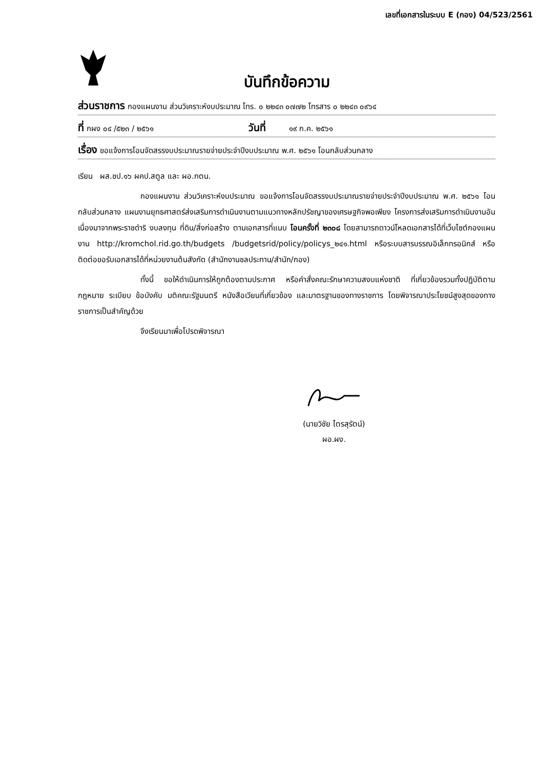เลขที่เอกสารในระบบ E (กอง) 04/523/2561
บันทึกข้อความ
ส่วนราชการ กองแผนงาน ส่วนวิเคราะห์งบประมาณ โทร. ๐ ๒๒๔๓ ๐๗๗๒ โทรสาร ๐ ๒๒๔๓ ๐๙๖๔
ที่ กผง ๐๔ /๕๒๓ / ๒๕๖๑ วันที่ ๑๙ ก.ค. ๒๕๖๑
เรื่อง ขอแจ้งการโอนจัดสรรงบประมาณรายจ่ายประจำปีงบประมาณ พ.ศ. ๒๕๖๑ โอนกลับส่วนกลาง
เรียน ผส.ชป.๑๖ ผคป.สตูล และ ผอ.กตน.
กองแผนงาน ส่วนวิเคราะห์งบประมาณ ขอแจ้งการโอนจัดสรรงบประมาณรายจ่ายประจำปีงบประมาณ พ.ศ. ๒๕๖๑ โอนกลับส่วนกลาง แผนงานยุทธศาสตร์ส่งเสริมการดำเนินงานตามแนวทางหลักปรัชญาของเศรษฐกิจพอเพียง โครงการส่งเสริมการดำเนินงานอันเนื่องมาจากพระราชดำริ งบลงทุน ที่ดิน/สิ่งก่อสร้าง ตามเอกสารที่แนบ โอนครั้งที่ ๒๓๐๘ โดยสามารถดาวน์โหลดเอกสารได้ที่เว็บไซต์กองแผนงาน http://kromchol.rid.go.th/budgets /budgetsrid/policy/policys_๒๔๑.html หรือระบบสารบรรณอิเล็กทรอนิกส์ หรือติดต่อขอรับเอกสารได้ที่หน่วยงานต้นสังกัด (สำนักงานชลประทาน/สำนัก/กอง)
ทั้งนี้ ขอให้ดำเนินการให้ถูกต้องตามประกาศ หรือคำสั่งคณะรักษาความสงบแห่งชาติ ที่เกี่ยวข้องรวมทั้งปฏิบัติตามกฎหมาย ระเบียบ ข้อบังคับ มติคณะรัฐมนตรี หนังสือเวียนที่เกี่ยวข้อง และมาตรฐานของทางราชการ โดยพิจารณาประโยชน์สูงสุดของทางราชการเป็นสำคัญด้วย
จึงเรียนมาเพื่อโปรดพิจารณา
(นายวิชัย ไตรสุรัตน์)
ผอ.ผง.